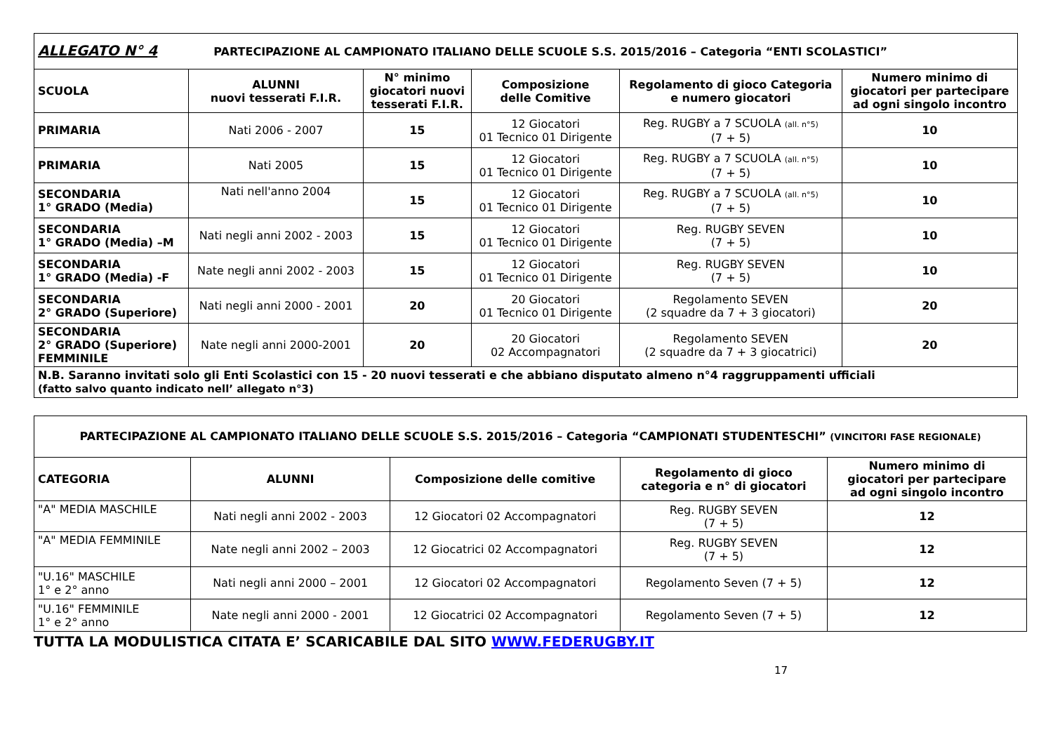| ALLEGATO N° 4 PARTECIPAZIONE AL CAMPIONATO ITALIANO DELLE SCUOLE S.S. 2015/2016 – Categoria “ENTI SCOLASTICI” | | | | | |
| SCUOLA | ALUNNI nuovi tesserati F.I.R. | N° minimo giocatori nuovi tesserati F.I.R. | Composizione delle Comitive | Regolamento di gioco Categoria e numero giocatori | Numero minimo di giocatori per partecipare ad ogni singolo incontro |
| PRIMARIA | Nati 2006 - 2007 | 15 | 12 Giocatori 01 Tecnico 01 Dirigente | Reg. RUGBY a 7 SCUOLA (all. n°5) (7 + 5) | 10 |
| PRIMARIA | Nati 2005 | 15 | 12 Giocatori 01 Tecnico 01 Dirigente | Reg. RUGBY a 7 SCUOLA (all. n°5) (7 + 5) | 10 |
| SECONDARIA 1° GRADO (Media) | Nati nell'anno 2004 | 15 | 12 Giocatori 01 Tecnico 01 Dirigente | Reg. RUGBY a 7 SCUOLA (all. n°5) (7 + 5) | 10 |
| SECONDARIA 1° GRADO (Media) –M | Nati negli anni 2002 - 2003 | 15 | 12 Giocatori 01 Tecnico 01 Dirigente | Reg. RUGBY SEVEN (7 + 5) | 10 |
| SECONDARIA 1° GRADO (Media) -F | Nate negli anni 2002 - 2003 | 15 | 12 Giocatori 01 Tecnico 01 Dirigente | Reg. RUGBY SEVEN (7 + 5) | 10 |
| SECONDARIA 2° GRADO (Superiore) | Nati negli anni 2000 - 2001 | 20 | 20 Giocatori 01 Tecnico 01 Dirigente | Regolamento SEVEN (2 squadre da 7 + 3 giocatori) | 20 |
| SECONDARIA 2° GRADO (Superiore) FEMMINILE | Nate negli anni 2000-2001 | 20 | 20 Giocatori 02 Accompagnatori | Regolamento SEVEN (2 squadre da 7 + 3 giocatrici) | 20 |
| N.B. Saranno invitati solo gli Enti Scolastici con 15 - 20 nuovi tesserati e che abbiano disputato almeno n°4 raggruppamenti ufficiali (fatto salvo quanto indicato nell’ allegato n°3) | | | | | |
| PARTECIPAZIONE AL CAMPIONATO ITALIANO DELLE SCUOLE S.S. 2015/2016 – Categoria “CAMPIONATI STUDENTESCHI” (VINCITORI FASE REGIONALE) | | | | |
| CATEGORIA | ALUNNI | Composizione delle comitive | Regolamento di gioco categoria e n° di giocatori | Numero minimo di giocatori per partecipare ad ogni singolo incontro |
| "A" MEDIA MASCHILE | Nati negli anni 2002 - 2003 | 12 Giocatori 02 Accompagnatori | Reg. RUGBY SEVEN (7 + 5) | 12 |
| "A" MEDIA FEMMINILE | Nate negli anni 2002 – 2003 | 12 Giocatrici 02 Accompagnatori | Reg. RUGBY SEVEN (7 + 5) | 12 |
| "U.16" MASCHILE 1° e 2° anno | Nati negli anni 2000 – 2001 | 12 Giocatori 02 Accompagnatori | Regolamento Seven (7 + 5) | 12 |
| "U.16" FEMMINILE 1° e 2° anno | Nate negli anni 2000 - 2001 | 12 Giocatrici 02 Accompagnatori | Regolamento Seven (7 + 5) | 12 |
TUTTA LA MODULISTICA CITATA E’ SCARICABILE DAL SITO WWW.FEDERUGBY.IT
17